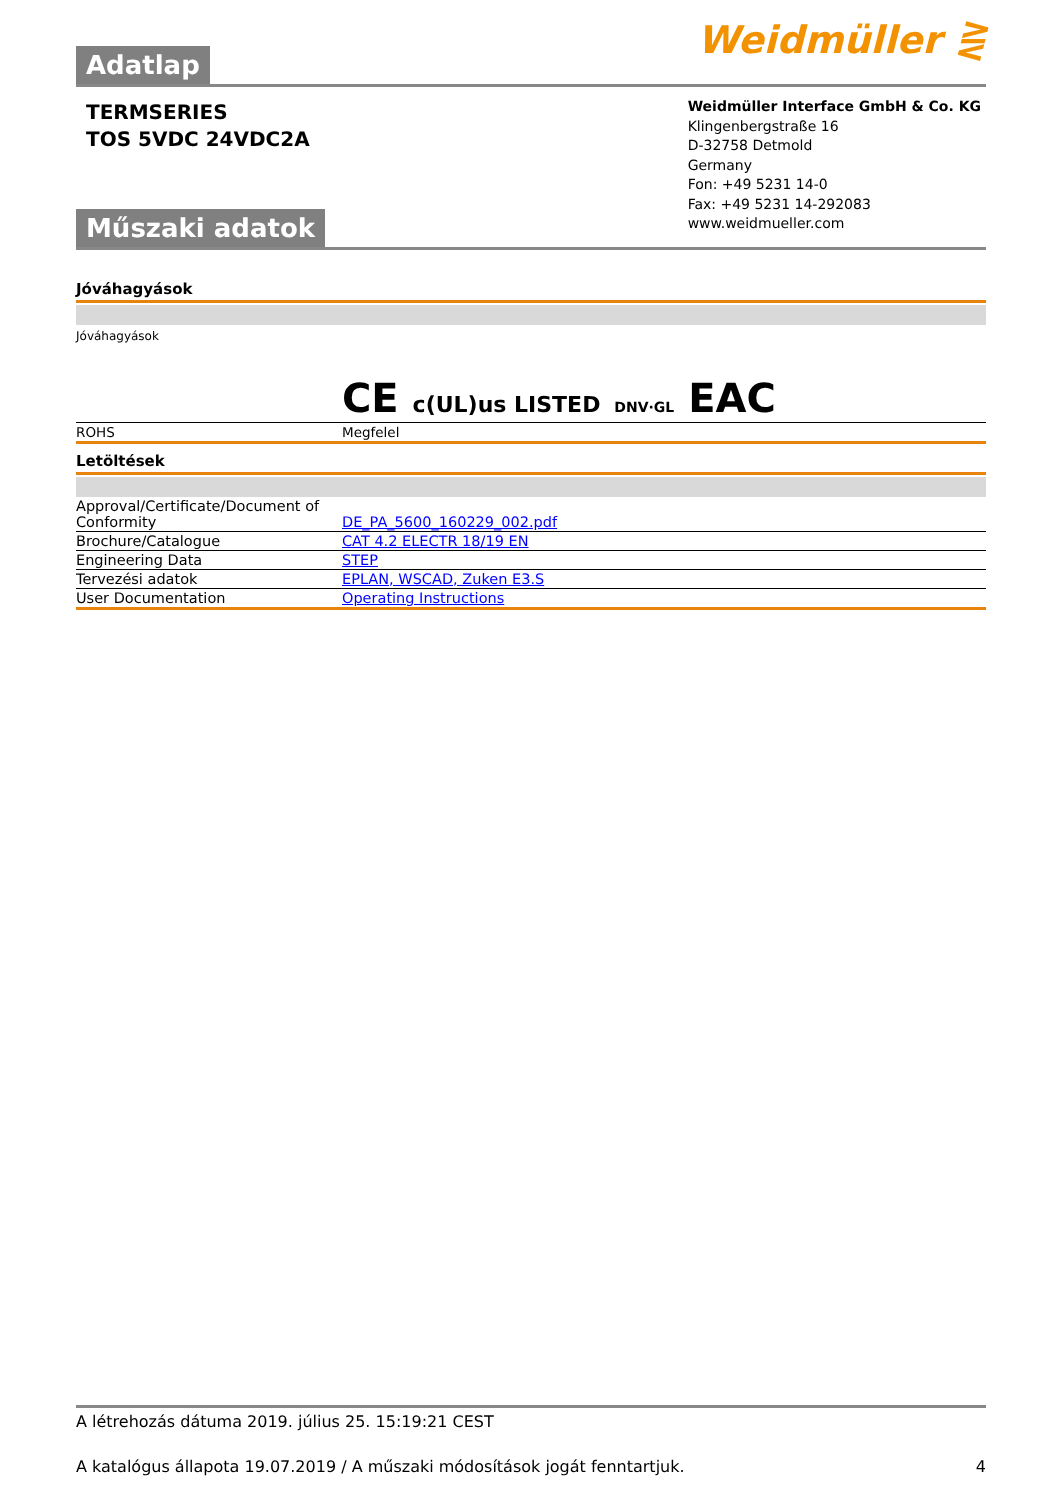Adatlap
Weidmüller ⋛
TERMSERIES
TOS 5VDC 24VDC2A
Műszaki adatok
Weidmüller Interface GmbH & Co. KG
Klingenbergstraße 16
D-32758 Detmold
Germany
Fon: +49 5231 14-0
Fax: +49 5231 14-292083
www.weidmueller.com
Jóváhagyások
| Jóváhagyások | CE c(UL)us LISTED DNV·GL EAC |
| ROHS | Megfelel |
Letöltések
| Approval/Certificate/Document of Conformity | DE_PA_5600_160229_002.pdf |
| Brochure/Catalogue | CAT 4.2 ELECTR 18/19 EN |
| Engineering Data | STEP |
| Tervezési adatok | EPLAN, WSCAD, Zuken E3.S |
| User Documentation | Operating Instructions |
A létrehozás dátuma 2019. július 25. 15:19:21 CEST
A katalógus állapota 19.07.2019 / A műszaki módosítások jogát fenntartjuk. 4